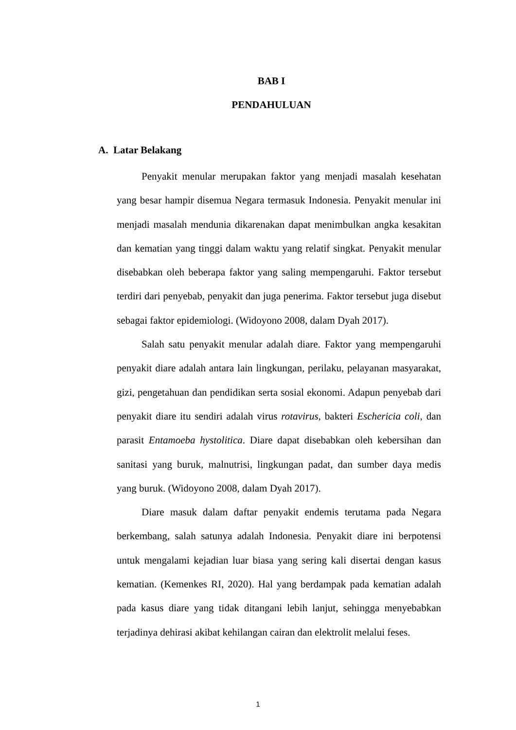BAB I
PENDAHULUAN
A. Latar Belakang
Penyakit menular merupakan faktor yang menjadi masalah kesehatan yang besar hampir disemua Negara termasuk Indonesia. Penyakit menular ini menjadi masalah mendunia dikarenakan dapat menimbulkan angka kesakitan dan kematian yang tinggi dalam waktu yang relatif singkat. Penyakit menular disebabkan oleh beberapa faktor yang saling mempengaruhi. Faktor tersebut terdiri dari penyebab, penyakit dan juga penerima. Faktor tersebut juga disebut sebagai faktor epidemiologi. (Widoyono 2008, dalam Dyah 2017).
Salah satu penyakit menular adalah diare. Faktor yang mempengaruhi penyakit diare adalah antara lain lingkungan, perilaku, pelayanan masyarakat, gizi, pengetahuan dan pendidikan serta sosial ekonomi. Adapun penyebab dari penyakit diare itu sendiri adalah virus rotavirus, bakteri Eschericia coli, dan parasit Entamoeba hystolitica. Diare dapat disebabkan oleh kebersihan dan sanitasi yang buruk, malnutrisi, lingkungan padat, dan sumber daya medis yang buruk. (Widoyono 2008, dalam Dyah 2017).
Diare masuk dalam daftar penyakit endemis terutama pada Negara berkembang, salah satunya adalah Indonesia. Penyakit diare ini berpotensi untuk mengalami kejadian luar biasa yang sering kali disertai dengan kasus kematian. (Kemenkes RI, 2020). Hal yang berdampak pada kematian adalah pada kasus diare yang tidak ditangani lebih lanjut, sehingga menyebabkan terjadinya dehirasi akibat kehilangan cairan dan elektrolit melalui feses.
1